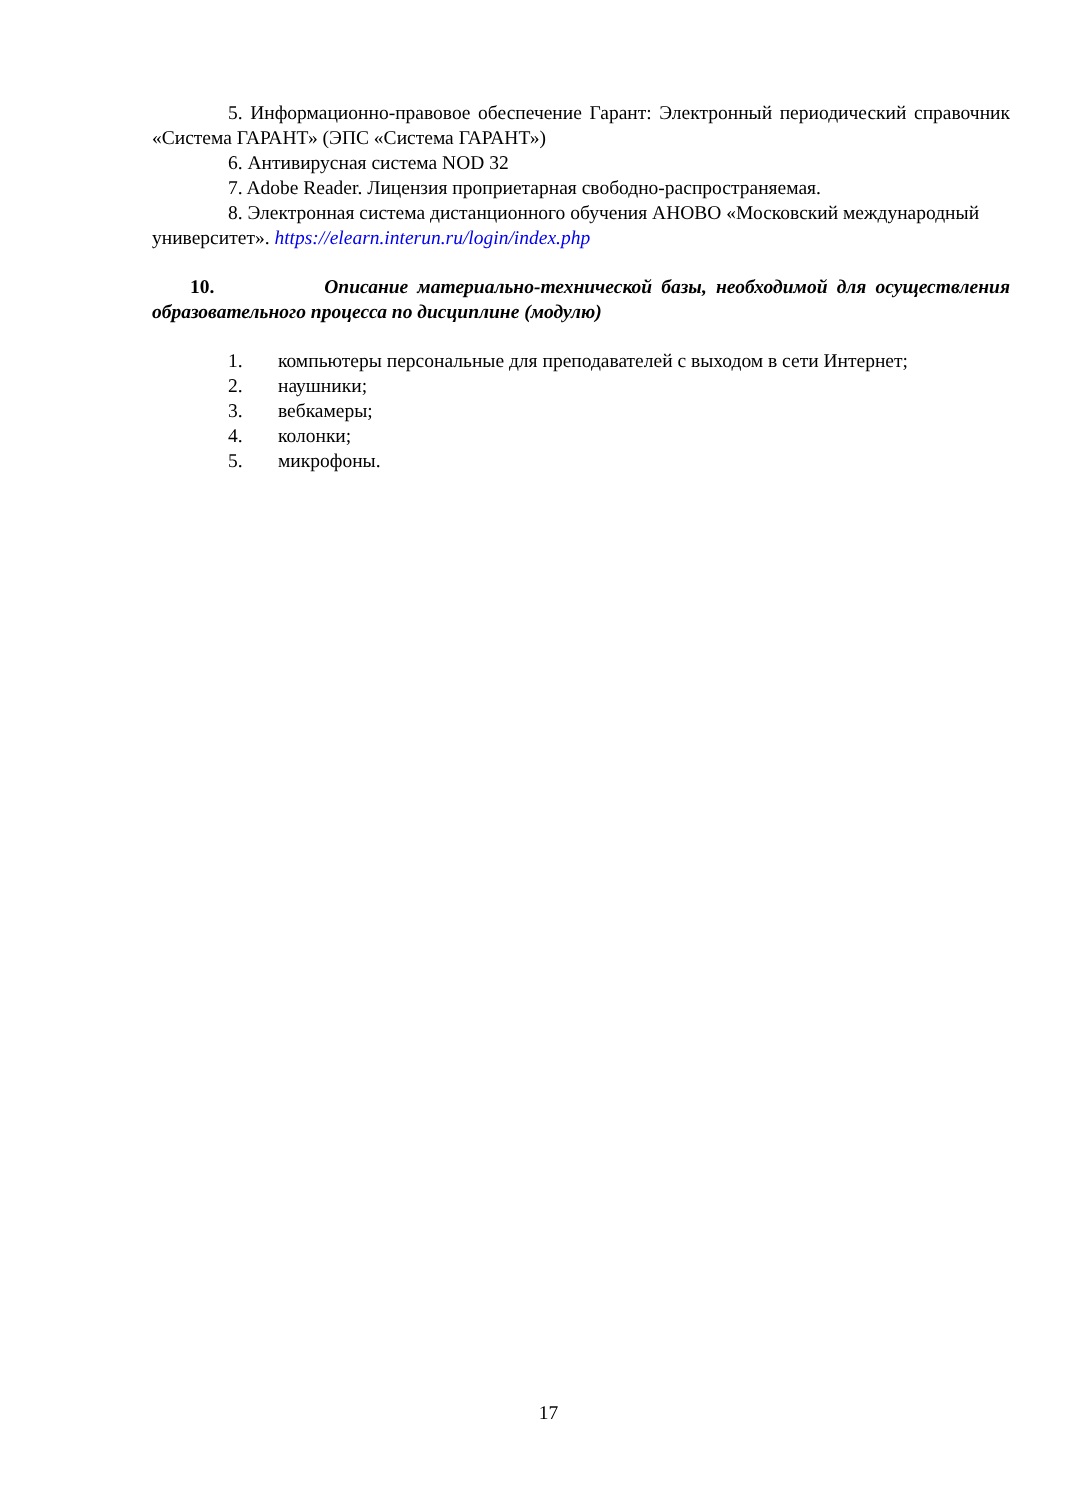5. Информационно-правовое обеспечение Гарант: Электронный периодический справочник «Система ГАРАНТ» (ЭПС «Система ГАРАНТ»)
6. Антивирусная система NOD 32
7. Adobe Reader. Лицензия проприетарная свободно-распространяемая.
8. Электронная система дистанционного обучения АНОВО «Московский международный университет». https://elearn.interun.ru/login/index.php
10. Описание материально-технической базы, необходимой для осуществления образовательного процесса по дисциплине (модулю)
1. компьютеры персональные для преподавателей с выходом в сети Интернет;
2. наушники;
3. вебкамеры;
4. колонки;
5. микрофоны.
17